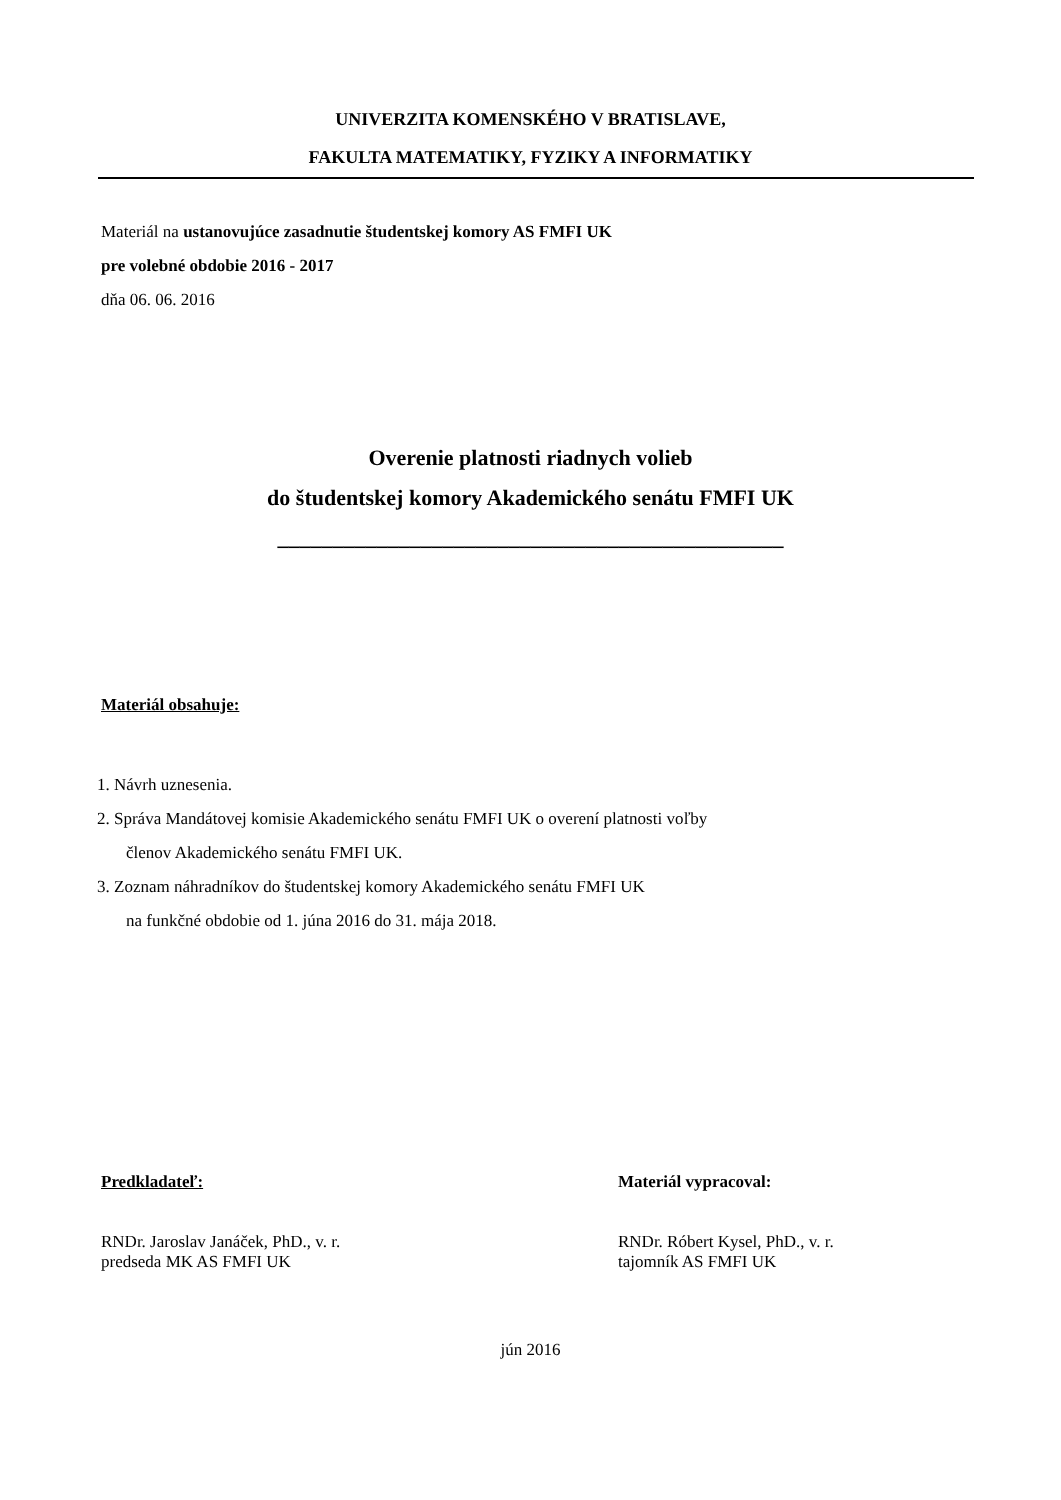UNIVERZITA KOMENSKÉHO V BRATISLAVE,
FAKULTA MATEMATIKY, FYZIKY A INFORMATIKY
Materiál na ustanovujúce zasadnutie študentskej komory AS FMFI UK
pre volebné obdobie 2016 - 2017
dňa 06. 06. 2016
Overenie platnosti riadnych volieb
do študentskej komory Akademického senátu FMFI UK
______________________________________________
Materiál obsahuje:
1. Návrh uznesenia.
2. Správa Mandátovej komisie Akademického senátu FMFI UK o overení platnosti voľby
členov Akademického senátu FMFI UK.
3. Zoznam náhradníkov do študentskej komory Akademického senátu FMFI UK
na funkčné obdobie od 1. júna 2016 do 31. mája 2018.
Predkladateľ:
RNDr. Jaroslav Janáček, PhD., v. r.
predseda MK AS FMFI UK
Materiál vypracoval:
RNDr. Róbert Kysel, PhD., v. r.
tajomník AS FMFI UK
jún 2016